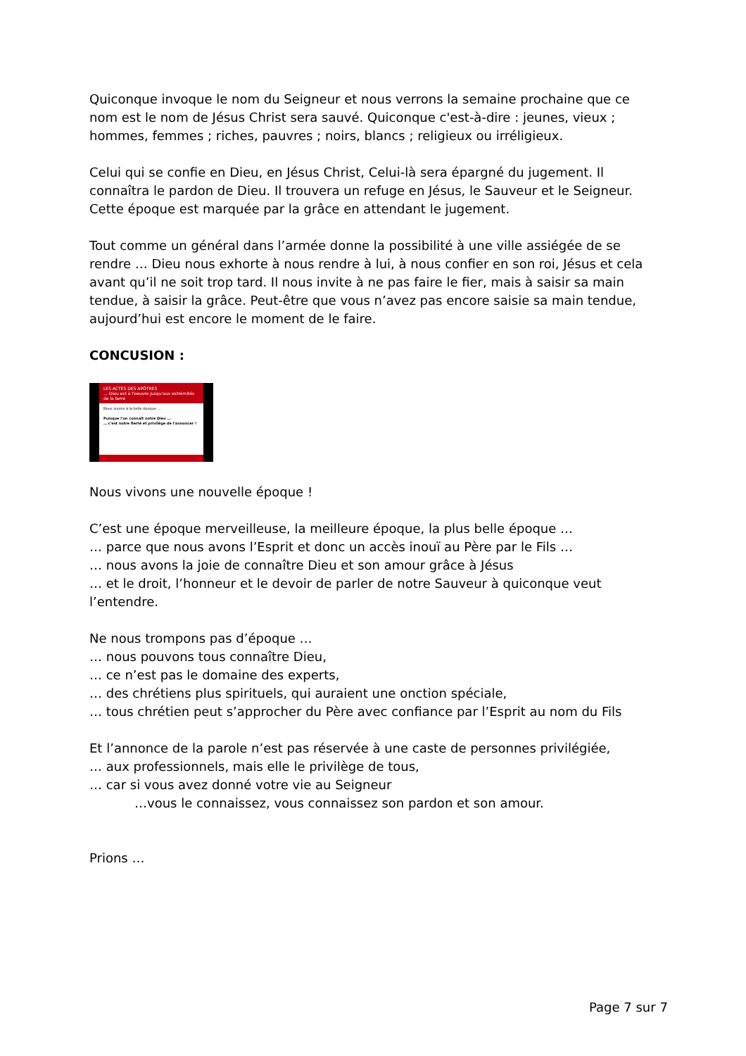Quiconque invoque le nom du Seigneur et nous verrons la semaine prochaine que ce nom est le nom de Jésus Christ sera sauvé. Quiconque c'est-à-dire : jeunes, vieux ; hommes, femmes ; riches, pauvres ; noirs, blancs ; religieux ou irréligieux.
Celui qui se confie en Dieu, en Jésus Christ, Celui-là sera épargné du jugement. Il connaîtra le pardon de Dieu. Il trouvera un refuge en Jésus, le Sauveur et le Seigneur. Cette époque est marquée par la grâce en attendant le jugement.
Tout comme un général dans l’armée donne la possibilité à une ville assiégée de se rendre … Dieu nous exhorte à nous rendre à lui, à nous confier en son roi, Jésus et cela avant qu’il ne soit trop tard. Il nous invite à ne pas faire le fier, mais à saisir sa main tendue, à saisir la grâce. Peut-être que vous n’avez pas encore saisie sa main tendue, aujourd’hui est encore le moment de le faire.
CONCUSION :
LES ACTES DES APÔTRES
… Dieu est à l'oeuvre jusqu'aux extrémités de la terre
Nous vivons à la belle époque …
Puisque l'on connaît notre Dieu …
… c'est notre fierté et privilège de l'annoncer !
Nous vivons une nouvelle époque !
C’est une époque merveilleuse, la meilleure époque, la plus belle époque …
… parce que nous avons l’Esprit et donc un accès inouï au Père par le Fils …
… nous avons la joie de connaître Dieu et son amour grâce à Jésus
… et le droit, l’honneur et le devoir de parler de notre Sauveur à quiconque veut l’entendre.
Ne nous trompons pas d’époque …
… nous pouvons tous connaître Dieu,
… ce n’est pas le domaine des experts,
… des chrétiens plus spirituels, qui auraient une onction spéciale,
… tous chrétien peut s’approcher du Père avec confiance par l’Esprit au nom du Fils
Et l’annonce de la parole n’est pas réservée à une caste de personnes privilégiée,
… aux professionnels, mais elle le privilège de tous,
… car si vous avez donné votre vie au Seigneur
…vous le connaissez, vous connaissez son pardon et son amour.
Prions …
Page 7 sur 7